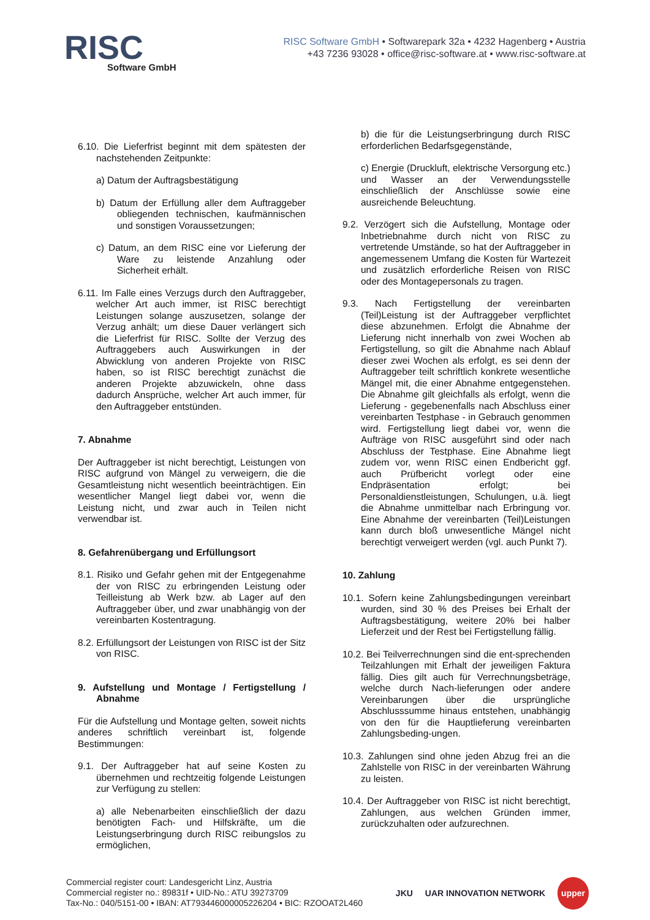RISC
Software GmbH
RISC Software GmbH • Softwarepark 32a • 4232 Hagenberg • Austria
+43 7236 93028 • office@risc-software.at • www.risc-software.at
6.10. Die Lieferfrist beginnt mit dem spätesten der nachstehenden Zeitpunkte:
a) Datum der Auftragsbestätigung
b) Datum der Erfüllung aller dem Auftraggeber obliegenden technischen, kaufmännischen und sonstigen Voraussetzungen;
c) Datum, an dem RISC eine vor Lieferung der Ware zu leistende Anzahlung oder Sicherheit erhält.
6.11. Im Falle eines Verzugs durch den Auftraggeber, welcher Art auch immer, ist RISC berechtigt Leistungen solange auszusetzen, solange der Verzug anhält; um diese Dauer verlängert sich die Lieferfrist für RISC. Sollte der Verzug des Auftraggebers auch Auswirkungen in der Abwicklung von anderen Projekte von RISC haben, so ist RISC berechtigt zunächst die anderen Projekte abzuwickeln, ohne dass dadurch Ansprüche, welcher Art auch immer, für den Auftraggeber entstünden.
7. Abnahme
Der Auftraggeber ist nicht berechtigt, Leistungen von RISC aufgrund von Mängel zu verweigern, die die Gesamtleistung nicht wesentlich beeinträchtigen. Ein wesentlicher Mangel liegt dabei vor, wenn die Leistung nicht, und zwar auch in Teilen nicht verwendbar ist.
8. Gefahrenübergang und Erfüllungsort
8.1. Risiko und Gefahr gehen mit der Entgegenahme der von RISC zu erbringenden Leistung oder Teilleistung ab Werk bzw. ab Lager auf den Auftraggeber über, und zwar unabhängig von der vereinbarten Kostentragung.
8.2. Erfüllungsort der Leistungen von RISC ist der Sitz von RISC.
9. Aufstellung und Montage / Fertigstellung / Abnahme
Für die Aufstellung und Montage gelten, soweit nichts anderes schriftlich vereinbart ist, folgende Bestimmungen:
9.1. Der Auftraggeber hat auf seine Kosten zu übernehmen und rechtzeitig folgende Leistungen zur Verfügung zu stellen:
a) alle Nebenarbeiten einschließlich der dazu benötigten Fach- und Hilfskräfte, um die Leistungserbringung durch RISC reibungslos zu ermöglichen,
b) die für die Leistungserbringung durch RISC erforderlichen Bedarfsgegenstände,
c) Energie (Druckluft, elektrische Versorgung etc.) und Wasser an der Verwendungsstelle einschließlich der Anschlüsse sowie eine ausreichende Beleuchtung.
9.2. Verzögert sich die Aufstellung, Montage oder Inbetriebnahme durch nicht von RISC zu vertretende Umstände, so hat der Auftraggeber in angemessenem Umfang die Kosten für Wartezeit und zusätzlich erforderliche Reisen von RISC oder des Montagepersonals zu tragen.
9.3. Nach Fertigstellung der vereinbarten (Teil)Leistung ist der Auftraggeber verpflichtet diese abzunehmen. Erfolgt die Abnahme der Lieferung nicht innerhalb von zwei Wochen ab Fertigstellung, so gilt die Abnahme nach Ablauf dieser zwei Wochen als erfolgt, es sei denn der Auftraggeber teilt schriftlich konkrete wesentliche Mängel mit, die einer Abnahme entgegenstehen. Die Abnahme gilt gleichfalls als erfolgt, wenn die Lieferung - gegebenenfalls nach Abschluss einer vereinbarten Testphase - in Gebrauch genommen wird. Fertigstellung liegt dabei vor, wenn die Aufträge von RISC ausgeführt sind oder nach Abschluss der Testphase. Eine Abnahme liegt zudem vor, wenn RISC einen Endbericht ggf. auch Prüfbericht vorlegt oder eine Endpräsentation erfolgt; bei Personaldienstleistungen, Schulungen, u.ä. liegt die Abnahme unmittelbar nach Erbringung vor. Eine Abnahme der vereinbarten (Teil)Leistungen kann durch bloß unwesentliche Mängel nicht berechtigt verweigert werden (vgl. auch Punkt 7).
10. Zahlung
10.1. Sofern keine Zahlungsbedingungen vereinbart wurden, sind 30 % des Preises bei Erhalt der Auftragsbestätigung, weitere 20% bei halber Lieferzeit und der Rest bei Fertigstellung fällig.
10.2. Bei Teilverrechnungen sind die ent-sprechenden Teilzahlungen mit Erhalt der jeweiligen Faktura fällig. Dies gilt auch für Verrechnungsbeträge, welche durch Nach-lieferungen oder andere Vereinbarungen über die ursprüngliche Abschlusssumme hinaus entstehen, unabhängig von den für die Hauptlieferung vereinbarten Zahlungsbeding-ungen.
10.3. Zahlungen sind ohne jeden Abzug frei an die Zahlstelle von RISC in der vereinbarten Währung zu leisten.
10.4. Der Auftraggeber von RISC ist nicht berechtigt, Zahlungen, aus welchen Gründen immer, zurückzuhalten oder aufzurechnen.
Commercial register court: Landesgericht Linz, Austria
Commercial register no.: 89831f • UID-No.: ATU 39273709
Tax-No.: 040/5151-00 • IBAN: AT793446000005226204 • BIC: RZOOAT2L460
JKU UAR INNOVATION NETWORK upper